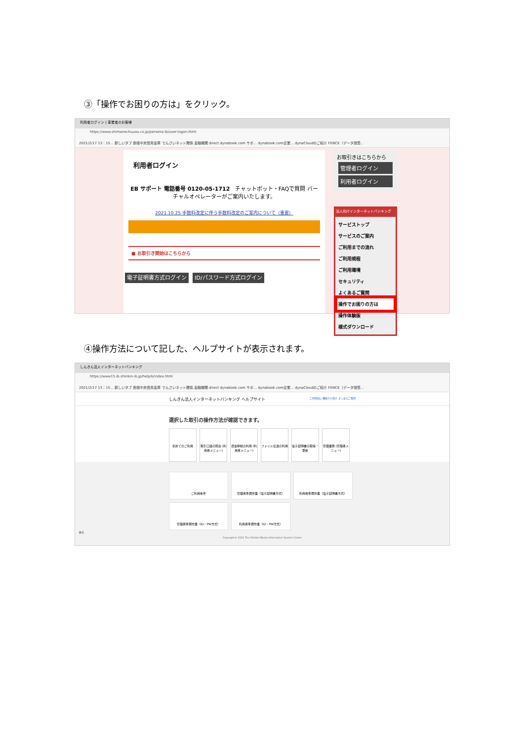③「操作でお困りの方は」をクリック。
利用者ログイン | 事業者のお客様
https://www.shimanechuuou.co.jp/persona-ib/user-logon.html
2021/2/17 13：15… 新しいタブ 島根中央信用金庫 でんさいネット関係 金融機関 direct dynabook.com サポ… dynabook.com企業… dynaCloudのご紹介 FENCE（データ授受…
利用者ログイン
EB サポート 電話番号 0120-05-1712 チャットボット・FAQで質問 バーチャルオペレーターがご案内いたします。
2021.10.25 手数料改定に伴う手数料改定のご案内について（重要）
■ お取引き開始はこちらから
電子証明書方式ログイン ID/パスワード方式ログイン
お取引きはこちらから
管理者ログイン
利用者ログイン
法人向けインターネットバンキング
サービストップ
サービスのご案内
ご利用までの流れ
ご利用規程
ご利用環境
セキュリティ
よくあるご質問
操作でお困りの方は
操作体験版
様式ダウンロード
④操作方法について記した、ヘルプサイトが表示されます。
しんきん法人インターネットバンキング
https://www15.ib.shinkin-ib.jp/help/k/index.html
2021/2/17 13：15… 新しいタブ 島根中央信用金庫 でんさいネット関係 金融機関 direct dynabook.com サポ… dynabook.com企業… dynaCloudのご紹介 FENCE（データ授受…
しんきん法人インターネットバンキング ヘルプサイト ご利用前に 機能から探す よくあるご質問
選択した取引の操作方法が確認できます。
初めてのご利用 取引口座の照会 (利用者メニュー)
資金移動の利用 (利用者メニュー)
ファイル伝送の利用 電子証明書の取得・更新
管理業務 (管理者メニュー)
ご利用条件 管理者準備作業（電子証明書方式） 利用者準備作業（電子証明書方式）
管理者準備作業（ID・PW方式） 利用者準備作業（ID・PW方式）
戻る
Copyright© 2021 The Shinkin Banks Information System Center